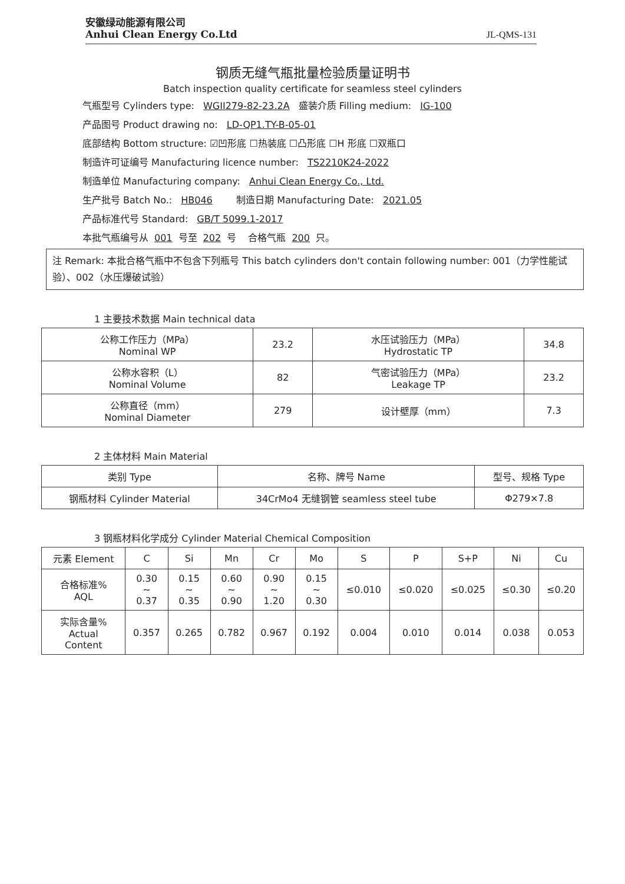安徽绿动能源有限公司
Anhui Clean Energy Co.Ltd
JL-QMS-131
钢质无缝气瓶批量检验质量证明书
Batch inspection quality certificate for seamless steel cylinders
气瓶型号 Cylinders type: WGII279-82-23.2A 盛装介质 Filling medium: IG-100
产品图号 Product drawing no: LD-QP1.TY-B-05-01
底部结构 Bottom structure: ☑凹形底 ☐热装底 ☐凸形底 ☐H 形底 ☐双瓶口
制造许可证编号 Manufacturing licence number: TS2210K24-2022
制造单位 Manufacturing company: Anhui Clean Energy Co., Ltd.
生产批号 Batch No.: HB046 制造日期 Manufacturing Date: 2021.05
产品标准代号 Standard: GB/T 5099.1-2017
本批气瓶编号从 001 号至 202 号 合格气瓶 200 只。
注 Remark: 本批合格气瓶中不包含下列瓶号 This batch cylinders don't contain following number: 001（力学性能试验）、002（水压爆破试验）
1 主要技术数据 Main technical data
| 公称工作压力（MPa） Nominal WP | 23.2 | 水压试验压力（MPa） Hydrostatic TP | 34.8 |
| 公称水容积（L） Nominal Volume | 82 | 气密试验压力（MPa） Leakage TP | 23.2 |
| 公称直径（mm） Nominal Diameter | 279 | 设计壁厚（mm） | 7.3 |
2 主体材料 Main Material
| 类别 Type | 名称、牌号 Name | 型号、规格 Type |
| --- | --- | --- |
| 钢瓶材料 Cylinder Material | 34CrMo4 无缝钢管 seamless steel tube | Φ279×7.8 |
3 钢瓶材料化学成分 Cylinder Material Chemical Composition
| 元素 Element | C | Si | Mn | Cr | Mo | S | P | S+P | Ni | Cu |
| --- | --- | --- | --- | --- | --- | --- | --- | --- | --- | --- |
| 合格标准% AQL | 0.30 ~ 0.37 | 0.15 ~ 0.35 | 0.60 ~ 0.90 | 0.90 ~ 1.20 | 0.15 ~ 0.30 | ≤0.010 | ≤0.020 | ≤0.025 | ≤0.30 | ≤0.20 |
| 实际含量% Actual Content | 0.357 | 0.265 | 0.782 | 0.967 | 0.192 | 0.004 | 0.010 | 0.014 | 0.038 | 0.053 |